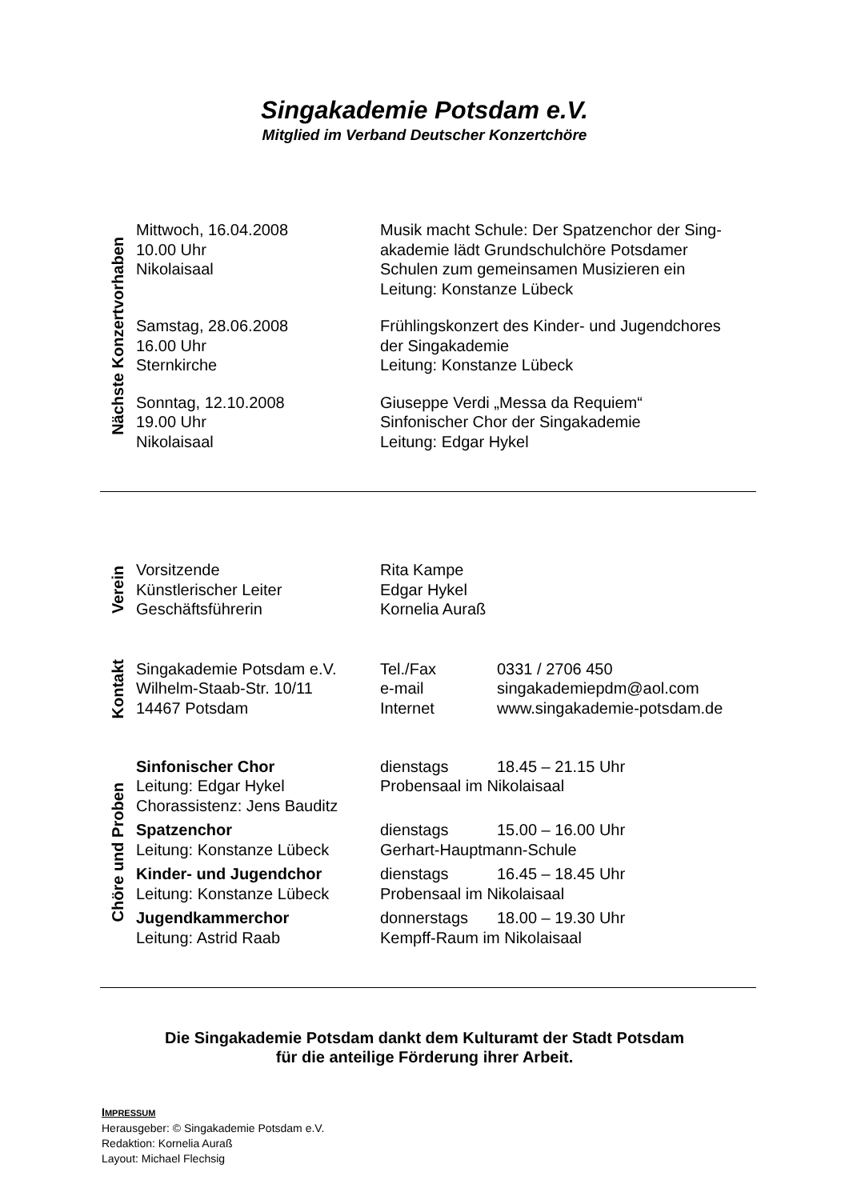Singakademie Potsdam e.V.
Mitglied im Verband Deutscher Konzertchöre
Nächste Konzertvorhaben
| Mittwoch, 16.04.2008 10.00 Uhr Nikolaisaal | Musik macht Schule: Der Spatzenchor der Sing- akademie lädt Grundschulchöre Potsdamer Schulen zum gemeinsamen Musizieren ein Leitung: Konstanze Lübeck |
| Samstag, 28.06.2008 16.00 Uhr Sternkirche | Frühlingskonzert des Kinder- und Jugendchores der Singakademie Leitung: Konstanze Lübeck |
| Sonntag, 12.10.2008 19.00 Uhr Nikolaisaal | Giuseppe Verdi „Messa da Requiem“ Sinfonischer Chor der Singakademie Leitung: Edgar Hykel |
Verein
| Vorsitzende Künstlerischer Leiter Geschäftsführerin | Rita Kampe Edgar Hykel Kornelia Auraß |
Kontakt
| Singakademie Potsdam e.V. Wilhelm-Staab-Str. 10/11 14467 Potsdam | Tel./Fax e-mail Internet | 0331 / 2706 450 singakademiepdm@aol.com www.singakademie-potsdam.de |
Chöre und Proben
| Sinfonischer Chor | dienstags | 18.45 – 21.15 Uhr |
| Leitung: Edgar Hykel | Probensaal im Nikolaisaal | |
| Chorassistenz: Jens Bauditz | | |
| Spatzenchor | dienstags | 15.00 – 16.00 Uhr |
| Leitung: Konstanze Lübeck | Gerhart-Hauptmann-Schule | |
| Kinder- und Jugendchor | dienstags | 16.45 – 18.45 Uhr |
| Leitung: Konstanze Lübeck | Probensaal im Nikolaisaal | |
| Jugendkammerchor | donnerstags | 18.00 – 19.30 Uhr |
| Leitung: Astrid Raab | Kempff-Raum im Nikolaisaal | |
Die Singakademie Potsdam dankt dem Kulturamt der Stadt Potsdam
für die anteilige Förderung ihrer Arbeit.
IMPRESSUM
Herausgeber: © Singakademie Potsdam e.V.
Redaktion: Kornelia Auraß
Layout: Michael Flechsig